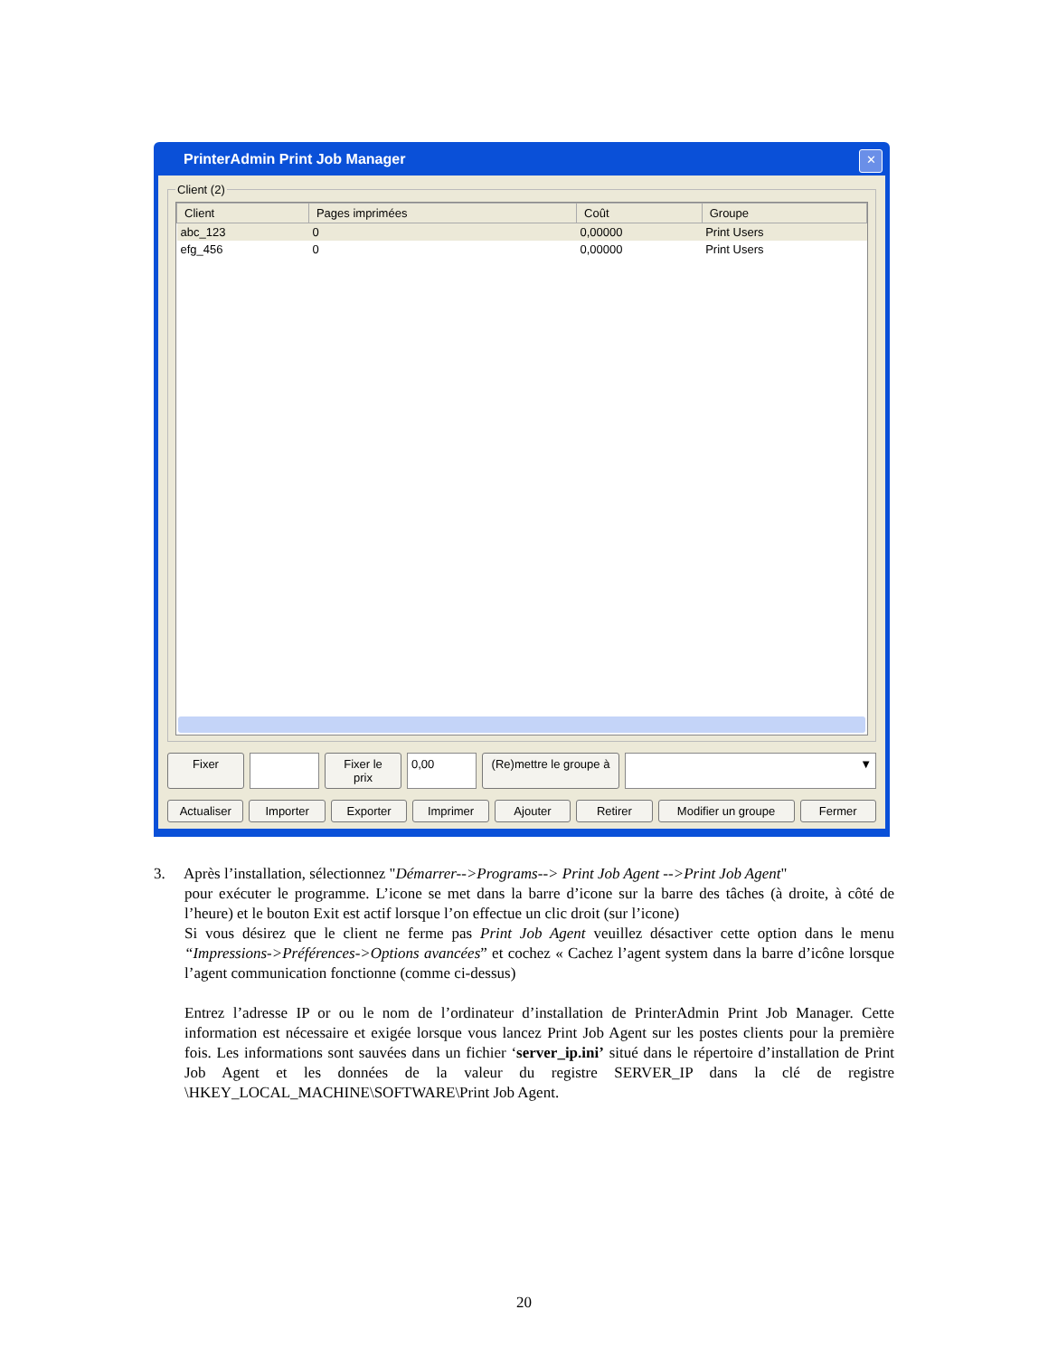PrinterAdmin Print Job Manager
✕
Client (2)
| Client | Pages imprimées | Coût | Groupe |
| --- | --- | --- | --- |
| abc_123 | 0 | 0,00000 | Print Users |
| efg_456 | 0 | 0,00000 | Print Users |
Fixer Fixer le prix 0,00 (Re)mettre le groupe à ▼
Actualiser Importer Exporter Imprimer Ajouter Retirer Modifier un groupe Fermer
3. Après l’installation, sélectionnez "Démarrer-->Programs--> Print Job Agent -->Print Job Agent"
pour exécuter le programme. L’icone se met dans la barre d’icone sur la barre des tâches (à droite, à côté de l’heure) et le bouton Exit est actif lorsque l’on effectue un clic droit (sur l’icone)
Si vous désirez que le client ne ferme pas Print Job Agent veuillez désactiver cette option dans le menu “Impressions->Préférences->Options avancées” et cochez « Cachez l’agent system dans la barre d’icône lorsque l’agent communication fonctionne (comme ci-dessus)
Entrez l’adresse IP or ou le nom de l’ordinateur d’installation de PrinterAdmin Print Job Manager. Cette information est nécessaire et exigée lorsque vous lancez Print Job Agent sur les postes clients pour la première fois. Les informations sont sauvées dans un fichier ‘server_ip.ini’ situé dans le répertoire d’installation de Print Job Agent et les données de la valeur du registre SERVER_IP dans la clé de registre \HKEY_LOCAL_MACHINE\SOFTWARE\Print Job Agent.
20